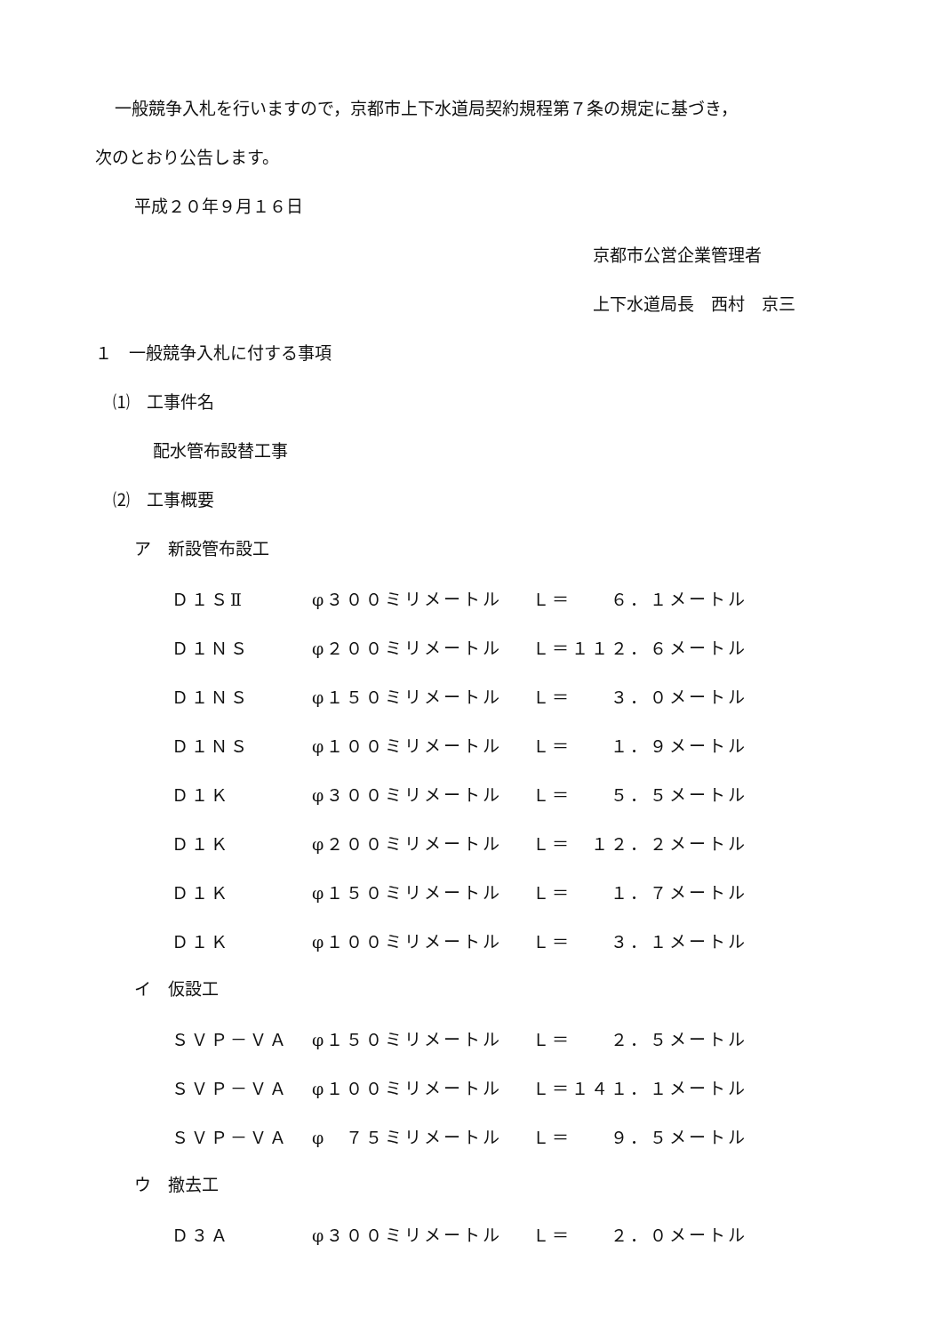一般競争入札を行いますので，京都市上下水道局契約規程第７条の規定に基づき，
次のとおり公告します。
平成２０年９月１６日
京都市公営企業管理者
上下水道局長　西村　京三
１　一般競争入札に付する事項
⑴　工事件名
配水管布設替工事
⑵　工事概要
ア　新設管布設工
| Ｄ１ＳⅡ | φ３００ミリメートル | Ｌ＝ ６．１メートル |
| Ｄ１ＮＳ | φ２００ミリメートル | Ｌ＝１１２．６メートル |
| Ｄ１ＮＳ | φ１５０ミリメートル | Ｌ＝ ３．０メートル |
| Ｄ１ＮＳ | φ１００ミリメートル | Ｌ＝ １．９メートル |
| Ｄ１Ｋ | φ３００ミリメートル | Ｌ＝ ５．５メートル |
| Ｄ１Ｋ | φ２００ミリメートル | Ｌ＝ １２．２メートル |
| Ｄ１Ｋ | φ１５０ミリメートル | Ｌ＝ １．７メートル |
| Ｄ１Ｋ | φ１００ミリメートル | Ｌ＝ ３．１メートル |
イ　仮設工
| ＳＶＰ－ＶＡ | φ１５０ミリメートル | Ｌ＝ ２．５メートル |
| ＳＶＰ－ＶＡ | φ１００ミリメートル | Ｌ＝１４１．１メートル |
| ＳＶＰ－ＶＡ | φ ７５ミリメートル | Ｌ＝ ９．５メートル |
ウ　撤去工
| Ｄ３Ａ | φ３００ミリメートル | Ｌ＝ ２．０メートル |